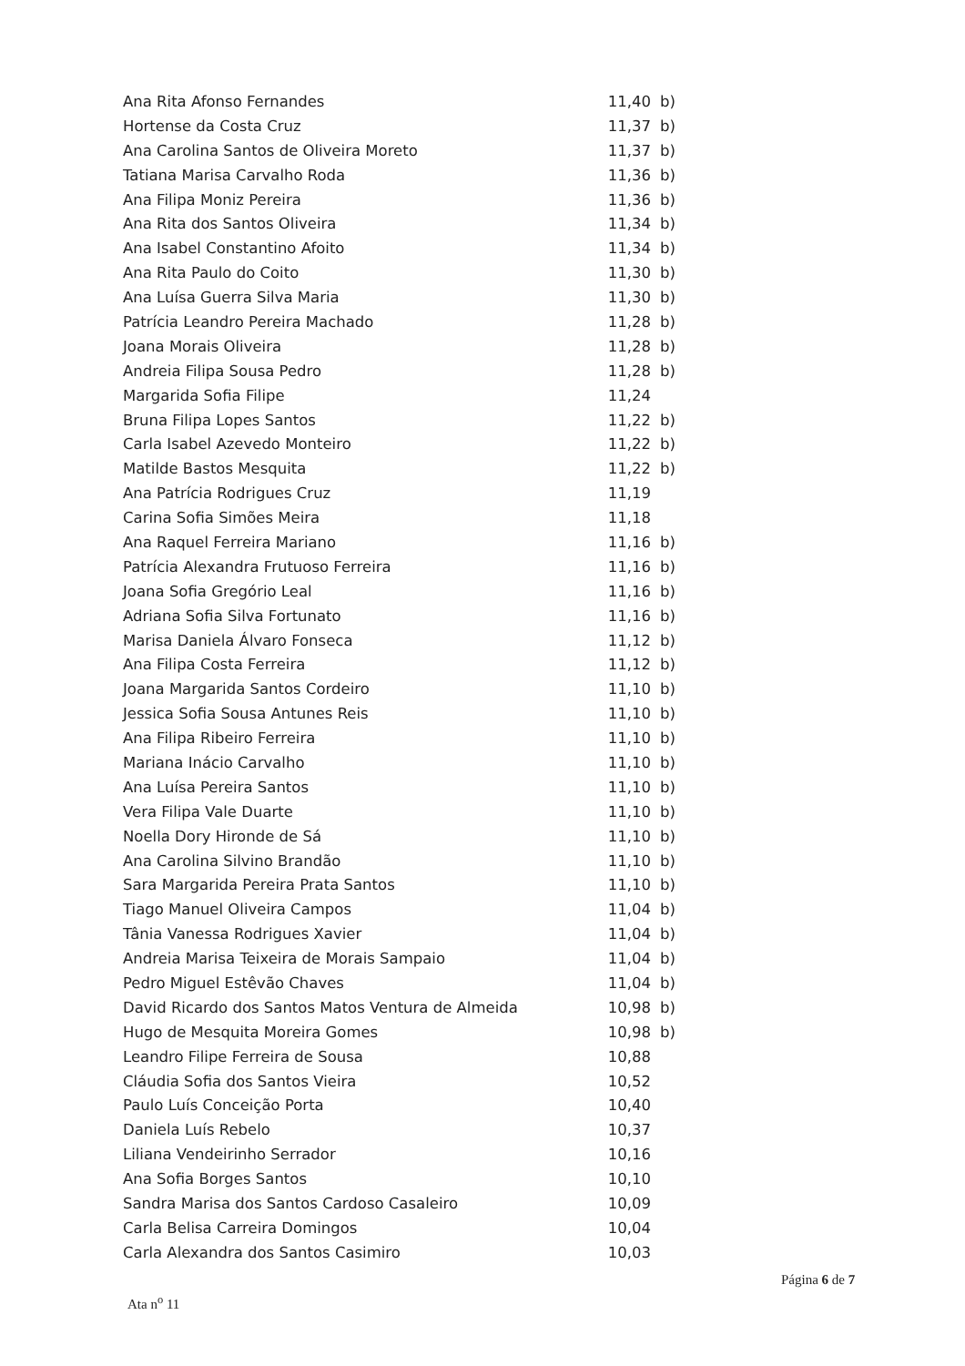| Ana Rita Afonso Fernandes | 11,40 | b) |
| Hortense da Costa Cruz | 11,37 | b) |
| Ana Carolina Santos de Oliveira Moreto | 11,37 | b) |
| Tatiana Marisa Carvalho Roda | 11,36 | b) |
| Ana Filipa Moniz Pereira | 11,36 | b) |
| Ana Rita dos Santos Oliveira | 11,34 | b) |
| Ana Isabel Constantino Afoito | 11,34 | b) |
| Ana Rita Paulo do Coito | 11,30 | b) |
| Ana Luísa Guerra Silva Maria | 11,30 | b) |
| Patrícia Leandro Pereira Machado | 11,28 | b) |
| Joana Morais Oliveira | 11,28 | b) |
| Andreia Filipa Sousa Pedro | 11,28 | b) |
| Margarida Sofia Filipe | 11,24 | |
| Bruna Filipa Lopes Santos | 11,22 | b) |
| Carla Isabel Azevedo Monteiro | 11,22 | b) |
| Matilde Bastos Mesquita | 11,22 | b) |
| Ana Patrícia Rodrigues Cruz | 11,19 | |
| Carina Sofia Simões Meira | 11,18 | |
| Ana Raquel Ferreira Mariano | 11,16 | b) |
| Patrícia Alexandra Frutuoso Ferreira | 11,16 | b) |
| Joana Sofia Gregório Leal | 11,16 | b) |
| Adriana Sofia Silva Fortunato | 11,16 | b) |
| Marisa Daniela Álvaro Fonseca | 11,12 | b) |
| Ana Filipa Costa Ferreira | 11,12 | b) |
| Joana Margarida Santos Cordeiro | 11,10 | b) |
| Jessica Sofia Sousa Antunes Reis | 11,10 | b) |
| Ana Filipa Ribeiro Ferreira | 11,10 | b) |
| Mariana Inácio Carvalho | 11,10 | b) |
| Ana Luísa Pereira Santos | 11,10 | b) |
| Vera Filipa Vale Duarte | 11,10 | b) |
| Noella Dory Hironde de Sá | 11,10 | b) |
| Ana Carolina Silvino Brandão | 11,10 | b) |
| Sara Margarida Pereira Prata Santos | 11,10 | b) |
| Tiago Manuel Oliveira Campos | 11,04 | b) |
| Tânia Vanessa Rodrigues Xavier | 11,04 | b) |
| Andreia Marisa Teixeira de Morais Sampaio | 11,04 | b) |
| Pedro Miguel Estêvão Chaves | 11,04 | b) |
| David Ricardo dos Santos Matos Ventura de Almeida | 10,98 | b) |
| Hugo de Mesquita Moreira Gomes | 10,98 | b) |
| Leandro Filipe Ferreira de Sousa | 10,88 | |
| Cláudia Sofia dos Santos Vieira | 10,52 | |
| Paulo Luís Conceição Porta | 10,40 | |
| Daniela Luís Rebelo | 10,37 | |
| Liliana Vendeirinho Serrador | 10,16 | |
| Ana Sofia Borges Santos | 10,10 | |
| Sandra Marisa dos Santos Cardoso Casaleiro | 10,09 | |
| Carla Belisa Carreira Domingos | 10,04 | |
| Carla Alexandra dos Santos Casimiro | 10,03 | |
Página 6 de 7
Ata n<sup>o</sup> 11